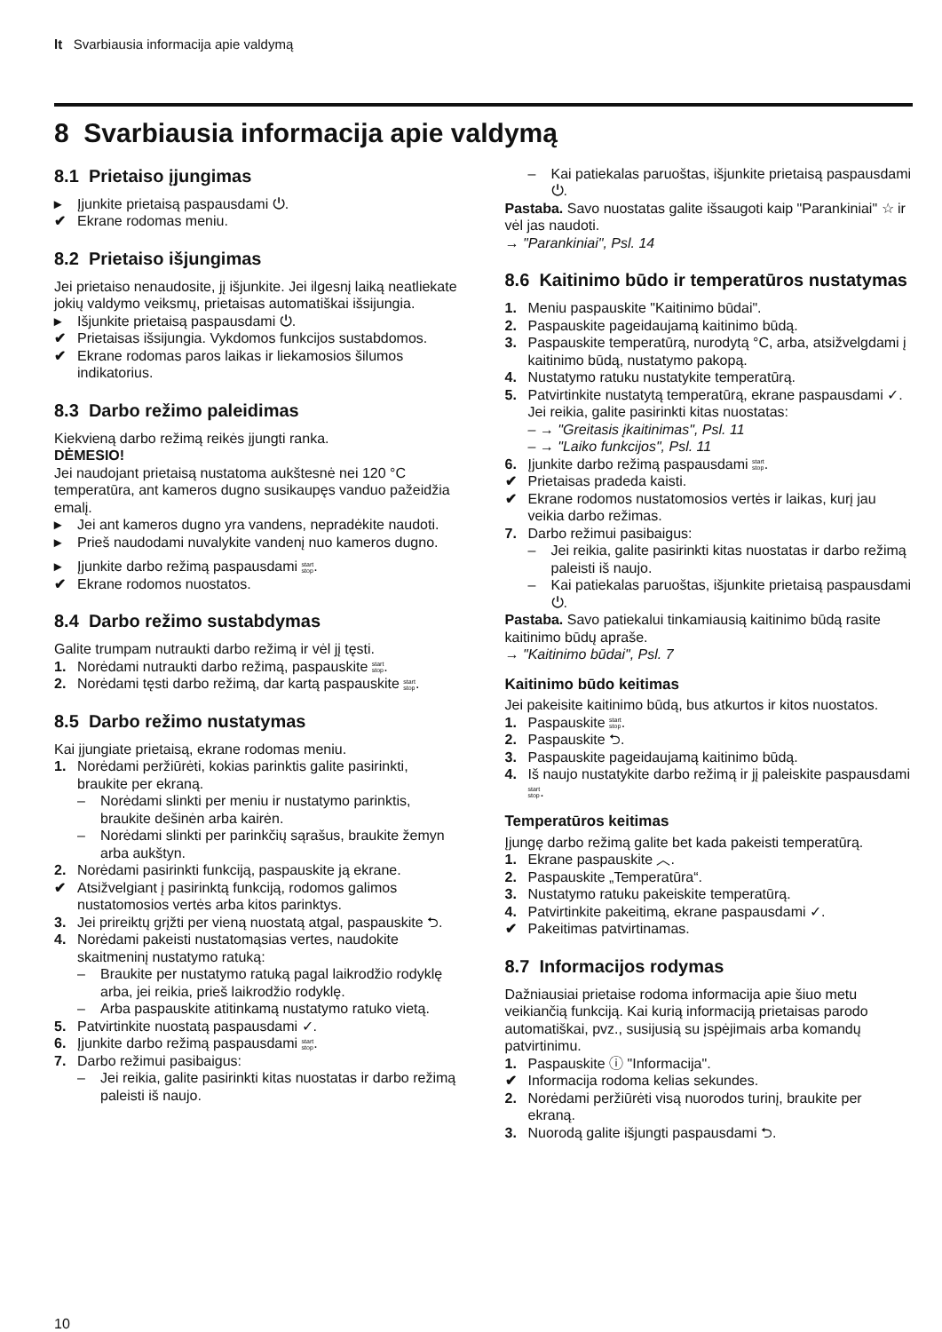lt Svarbiausia informacija apie valdymą
8 Svarbiausia informacija apie valdymą
8.1 Prietaiso įjungimas
▸ Įjunkite prietaisą paspausdami ⏻.
✔ Ekrane rodomas meniu.
8.2 Prietaiso išjungimas
Jei prietaiso nenaudosite, jį išjunkite. Jei ilgesnį laiką neatliekate jokių valdymo veiksmų, prietaisas automatiškai išsijungia.
▸ Išjunkite prietaisą paspausdami ⏻.
✔ Prietaisas išsijungia. Vykdomos funkcijos sustabdomos.
✔ Ekrane rodomas paros laikas ir liekamosios šilumos indikatorius.
8.3 Darbo režimo paleidimas
Kiekvieną darbo režimą reikės įjungti ranka.
DĖMESIO!
Jei naudojant prietaisą nustatoma aukštesnė nei 120 °C temperatūra, ant kameros dugno susikaupęs vanduo pažeidžia emalį.
▸ Jei ant kameros dugno yra vandens, nepradėkite naudoti.
▸ Prieš naudodami nuvalykite vandenį nuo kameros dugno.
▸ Įjunkite darbo režimą paspausdami start
stop.
✔ Ekrane rodomos nuostatos.
8.4 Darbo režimo sustabdymas
Galite trumpam nutraukti darbo režimą ir vėl jį tęsti.
1. Norėdami nutraukti darbo režimą, paspauskite start
stop.
2. Norėdami tęsti darbo režimą, dar kartą paspauskite start
stop.
8.5 Darbo režimo nustatymas
Kai įjungiate prietaisą, ekrane rodomas meniu.
1. Norėdami peržiūrėti, kokias parinktis galite pasirinkti, braukite per ekraną.
– Norėdami slinkti per meniu ir nustatymo parinktis, braukite dešinėn arba kairėn.
– Norėdami slinkti per parinkčių sąrašus, braukite žemyn arba aukštyn.
2. Norėdami pasirinkti funkciją, paspauskite ją ekrane.
✔ Atsižvelgiant į pasirinktą funkciją, rodomos galimos nustatomosios vertės arba kitos parinktys.
3. Jei prireiktų grįžti per vieną nuostatą atgal, paspauskite ⮌.
4. Norėdami pakeisti nustatomąsias vertes, naudokite skaitmeninį nustatymo ratuką:
– Braukite per nustatymo ratuką pagal laikrodžio rodyklę arba, jei reikia, prieš laikrodžio rodyklę.
– Arba paspauskite atitinkamą nustatymo ratuko vietą.
5. Patvirtinkite nuostatą paspausdami ✓.
6. Įjunkite darbo režimą paspausdami start
stop.
7. Darbo režimui pasibaigus:
– Jei reikia, galite pasirinkti kitas nuostatas ir darbo režimą paleisti iš naujo.
– Kai patiekalas paruoštas, išjunkite prietaisą paspausdami ⏻.
Pastaba. Savo nuostatas galite išsaugoti kaip "Parankiniai" ☆ ir vėl jas naudoti.
→ "Parankiniai", Psl. 14
8.6 Kaitinimo būdo ir temperatūros nustatymas
1. Meniu paspauskite "Kaitinimo būdai".
2. Paspauskite pageidaujamą kaitinimo būdą.
3. Paspauskite temperatūrą, nurodytą °C, arba, atsižvelgdami į kaitinimo būdą, nustatymo pakopą.
4. Nustatymo ratuku nustatykite temperatūrą.
5. Patvirtinkite nustatytą temperatūrą, ekrane paspausdami ✓.
Jei reikia, galite pasirinkti kitas nuostatas:
– → "Greitasis įkaitinimas", Psl. 11
– → "Laiko funkcijos", Psl. 11
6. Įjunkite darbo režimą paspausdami start
stop.
✔ Prietaisas pradeda kaisti.
✔ Ekrane rodomos nustatomosios vertės ir laikas, kurį jau veikia darbo režimas.
7. Darbo režimui pasibaigus:
– Jei reikia, galite pasirinkti kitas nuostatas ir darbo režimą paleisti iš naujo.
– Kai patiekalas paruoštas, išjunkite prietaisą paspausdami ⏻.
Pastaba. Savo patiekalui tinkamiausią kaitinimo būdą rasite kaitinimo būdų apraše.
→ "Kaitinimo būdai", Psl. 7
Kaitinimo būdo keitimas
Jei pakeisite kaitinimo būdą, bus atkurtos ir kitos nuostatos.
1. Paspauskite start
stop.
2. Paspauskite ⮌.
3. Paspauskite pageidaujamą kaitinimo būdą.
4. Iš naujo nustatykite darbo režimą ir jį paleiskite paspausdami start
stop.
Temperatūros keitimas
Įjungę darbo režimą galite bet kada pakeisti temperatūrą.
1. Ekrane paspauskite ︿.
2. Paspauskite „Temperatūra“.
3. Nustatymo ratuku pakeiskite temperatūrą.
4. Patvirtinkite pakeitimą, ekrane paspausdami ✓.
✔ Pakeitimas patvirtinamas.
8.7 Informacijos rodymas
Dažniausiai prietaise rodoma informacija apie šiuo metu veikiančią funkciją. Kai kurią informaciją prietaisas parodo automatiškai, pvz., susijusią su įspėjimais arba komandų patvirtinimu.
1. Paspauskite ⓘ "Informacija".
✔ Informacija rodoma kelias sekundes.
2. Norėdami peržiūrėti visą nuorodos turinį, braukite per ekraną.
3. Nuorodą galite išjungti paspausdami ⮌.
10